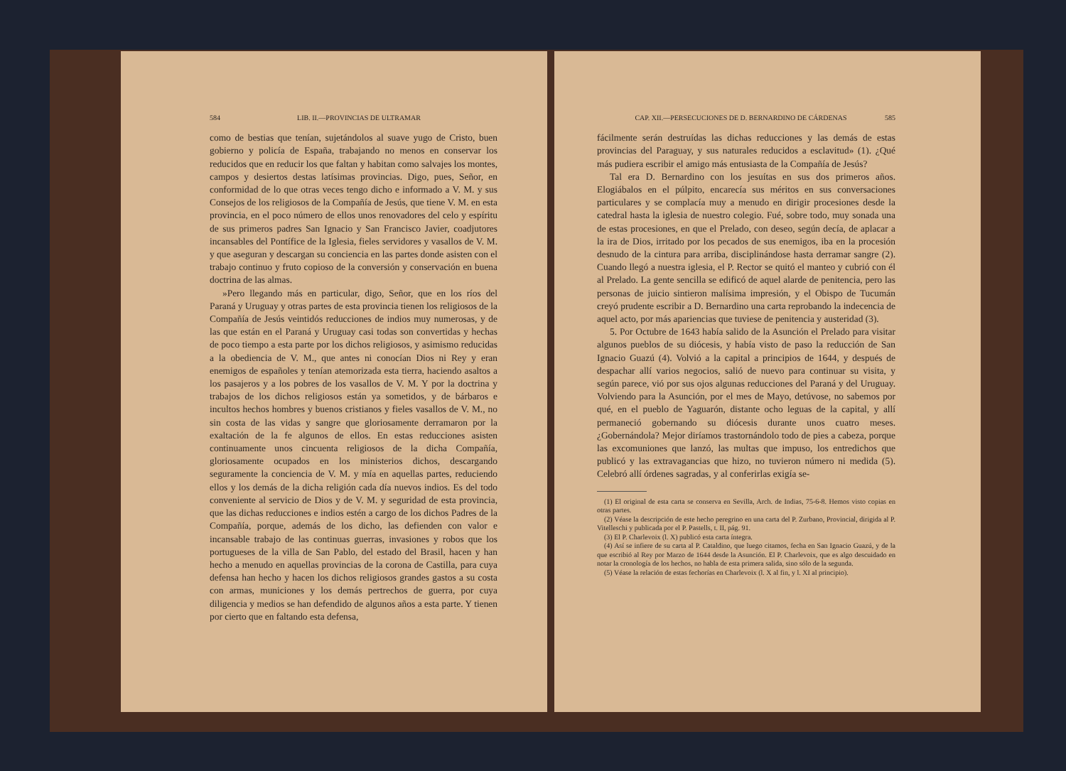584 LIB. II.—PROVINCIAS DE ULTRAMAR
como de bestias que tenían, sujetándolos al suave yugo de Cristo, buen gobierno y policía de España, trabajando no menos en conservar los reducidos que en reducir los que faltan y habitan como salvajes los montes, campos y desiertos destas latísimas provincias. Digo, pues, Señor, en conformidad de lo que otras veces tengo dicho e informado a V. M. y sus Consejos de los religiosos de la Compañía de Jesús, que tiene V. M. en esta provincia, en el poco número de ellos unos renovadores del celo y espíritu de sus primeros padres San Ignacio y San Francisco Javier, coadjutores incansables del Pontífice de la Iglesia, fieles servidores y vasallos de V. M. y que aseguran y descargan su conciencia en las partes donde asisten con el trabajo continuo y fruto copioso de la conversión y conservación en buena doctrina de las almas.
»Pero llegando más en particular, digo, Señor, que en los ríos del Paraná y Uruguay y otras partes de esta provincia tienen los religiosos de la Compañía de Jesús veintidós reducciones de indios muy numerosas, y de las que están en el Paraná y Uruguay casi todas son convertidas y hechas de poco tiempo a esta parte por los dichos religiosos, y asimismo reducidas a la obediencia de V. M., que antes ni conocían Dios ni Rey y eran enemigos de españoles y tenían atemorizada esta tierra, haciendo asaltos a los pasajeros y a los pobres de los vasallos de V. M. Y por la doctrina y trabajos de los dichos religiosos están ya sometidos, y de bárbaros e incultos hechos hombres y buenos cristianos y fieles vasallos de V. M., no sin costa de las vidas y sangre que gloriosamente derramaron por la exaltación de la fe algunos de ellos. En estas reducciones asisten continuamente unos cincuenta religiosos de la dicha Compañía, gloriosamente ocupados en los ministerios dichos, descargando seguramente la conciencia de V. M. y mía en aquellas partes, reduciendo ellos y los demás de la dicha religión cada día nuevos indios. Es del todo conveniente al servicio de Dios y de V. M. y seguridad de esta provincia, que las dichas reducciones e indios estén a cargo de los dichos Padres de la Compañía, porque, además de los dicho, las defienden con valor e incansable trabajo de las continuas guerras, invasiones y robos que los portugueses de la villa de San Pablo, del estado del Brasil, hacen y han hecho a menudo en aquellas provincias de la corona de Castilla, para cuya defensa han hecho y hacen los dichos religiosos grandes gastos a su costa con armas, municiones y los demás pertrechos de guerra, por cuya diligencia y medios se han defendido de algunos años a esta parte. Y tienen por cierto que en faltando esta defensa,
CAP. XII.—PERSECUCIONES DE D. BERNARDINO DE CÁRDENAS 585
fácilmente serán destruídas las dichas reducciones y las demás de estas provincias del Paraguay, y sus naturales reducidos a esclavitud» (1). ¿Qué más pudiera escribir el amigo más entusiasta de la Compañía de Jesús?
Tal era D. Bernardino con los jesuítas en sus dos primeros años. Elogiábalos en el púlpito, encarecía sus méritos en sus conversaciones particulares y se complacía muy a menudo en dirigir procesiones desde la catedral hasta la iglesia de nuestro colegio. Fué, sobre todo, muy sonada una de estas procesiones, en que el Prelado, con deseo, según decía, de aplacar a la ira de Dios, irritado por los pecados de sus enemigos, iba en la procesión desnudo de la cintura para arriba, disciplinándose hasta derramar sangre (2). Cuando llegó a nuestra iglesia, el P. Rector se quitó el manteo y cubrió con él al Prelado. La gente sencilla se edificó de aquel alarde de penitencia, pero las personas de juicio sintieron malísima impresión, y el Obispo de Tucumán creyó prudente escribir a D. Bernardino una carta reprobando la indecencia de aquel acto, por más apariencias que tuviese de penitencia y austeridad (3).
5. Por Octubre de 1643 había salido de la Asunción el Prelado para visitar algunos pueblos de su diócesis, y había visto de paso la reducción de San Ignacio Guazú (4). Volvió a la capital a principios de 1644, y después de despachar allí varios negocios, salió de nuevo para continuar su visita, y según parece, vió por sus ojos algunas reducciones del Paraná y del Uruguay. Volviendo para la Asunción, por el mes de Mayo, detúvose, no sabemos por qué, en el pueblo de Yaguarón, distante ocho leguas de la capital, y allí permaneció gobernando su diócesis durante unos cuatro meses. ¿Gobernándola? Mejor diríamos trastornándolo todo de pies a cabeza, porque las excomuniones que lanzó, las multas que impuso, los entredichos que publicó y las extravagancias que hizo, no tuvieron número ni medida (5). Celebró allí órdenes sagradas, y al conferirlas exigía se-
(1) El original de esta carta se conserva en Sevilla, Arch. de Indias, 75-6-8. Hemos visto copias en otras partes.
(2) Véase la descripción de este hecho peregrino en una carta del P. Zurbano, Provincial, dirigida al P. Vitelleschi y publicada por el P. Pastells, t. II, pág. 91.
(3) El P. Charlevoix (l. X) publicó esta carta íntegra.
(4) Así se infiere de su carta al P. Cataldino, que luego citamos, fecha en San Ignacio Guazú, y de la que escribió al Rey por Marzo de 1644 desde la Asunción. El P. Charlevoix, que es algo descuidado en notar la cronología de los hechos, no habla de esta primera salida, sino sólo de la segunda.
(5) Véase la relación de estas fechorías en Charlevoix (l. X al fin, y l. XI al principio).